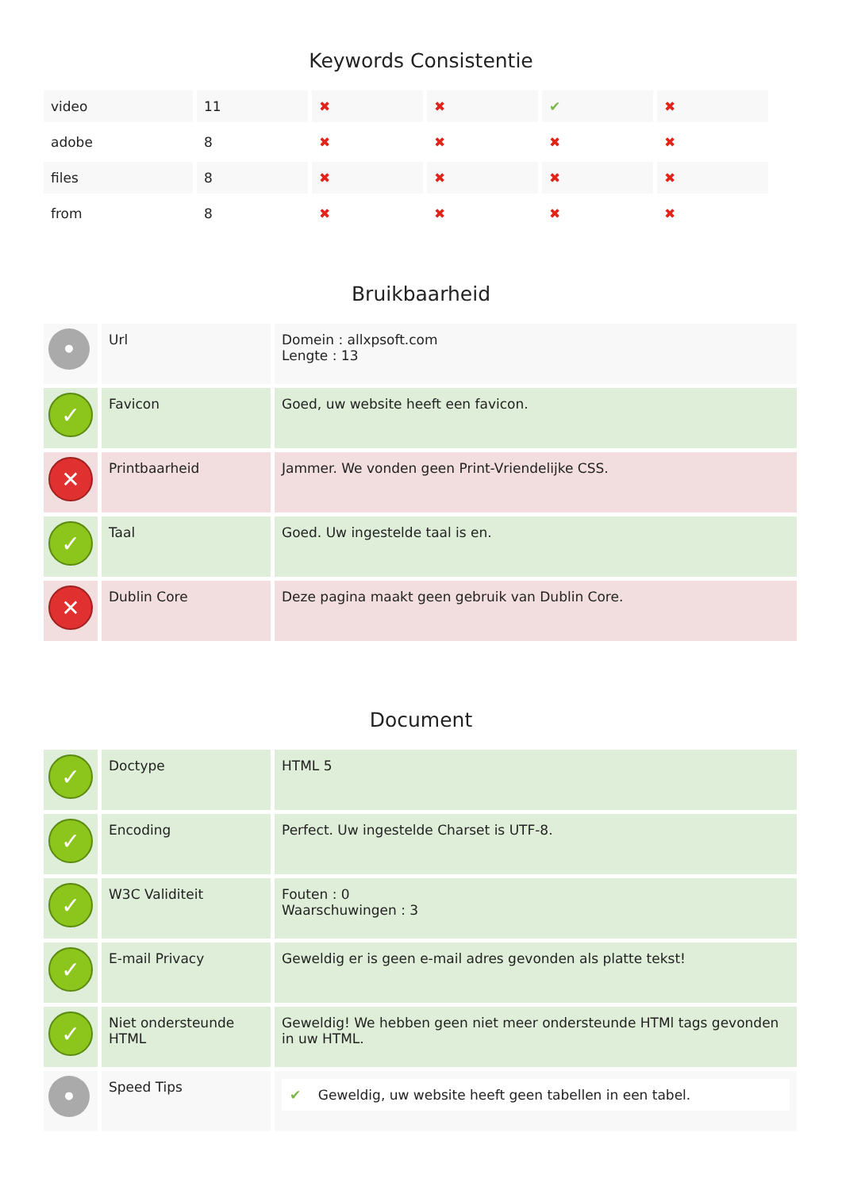Keywords Consistentie
| video | 11 | ✖ | ✖ | ✔ | ✖ |
| adobe | 8 | ✖ | ✖ | ✖ | ✖ |
| files | 8 | ✖ | ✖ | ✖ | ✖ |
| from | 8 | ✖ | ✖ | ✖ | ✖ |
Bruikbaarheid
| • | Url | Domein : allxpsoft.com Lengte : 13 |
| ✓ | Favicon | Goed, uw website heeft een favicon. |
| ✕ | Printbaarheid | Jammer. We vonden geen Print-Vriendelijke CSS. |
| ✓ | Taal | Goed. Uw ingestelde taal is en. |
| ✕ | Dublin Core | Deze pagina maakt geen gebruik van Dublin Core. |
Document
| ✓ | Doctype | HTML 5 |
| ✓ | Encoding | Perfect. Uw ingestelde Charset is UTF-8. |
| ✓ | W3C Validiteit | Fouten : 0 Waarschuwingen : 3 |
| ✓ | E-mail Privacy | Geweldig er is geen e-mail adres gevonden als platte tekst! |
| ✓ | Niet ondersteunde HTML | Geweldig! We hebben geen niet meer ondersteunde HTMl tags gevonden in uw HTML. |
| • | Speed Tips | ✔ Geweldig, uw website heeft geen tabellen in een tabel. |